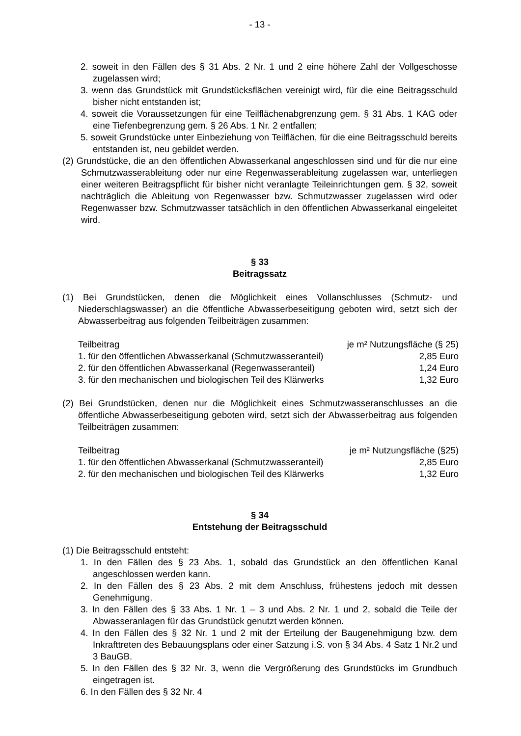- 13 -
2. soweit in den Fällen des § 31 Abs. 2 Nr. 1 und 2 eine höhere Zahl der Vollgeschosse zugelassen wird;
3. wenn das Grundstück mit Grundstücksflächen vereinigt wird, für die eine Beitragsschuld bisher nicht entstanden ist;
4. soweit die Voraussetzungen für eine Teilflächenabgrenzung gem. § 31 Abs. 1 KAG oder eine Tiefenbegrenzung gem. § 26 Abs. 1 Nr. 2 entfallen;
5. soweit Grundstücke unter Einbeziehung von Teilflächen, für die eine Beitragsschuld bereits entstanden ist, neu gebildet werden.
(2) Grundstücke, die an den öffentlichen Abwasserkanal angeschlossen sind und für die nur eine Schmutzwasserableitung oder nur eine Regenwasserableitung zugelassen war, unterliegen einer weiteren Beitragspflicht für bisher nicht veranlagte Teileinrichtungen gem. § 32, soweit nachträglich die Ableitung von Regenwasser bzw. Schmutzwasser zugelassen wird oder Regenwasser bzw. Schmutzwasser tatsächlich in den öffentlichen Abwasserkanal eingeleitet wird.
§ 33
Beitragssatz
(1) Bei Grundstücken, denen die Möglichkeit eines Vollanschlusses (Schmutz- und Niederschlagswasser) an die öffentliche Abwasserbeseitigung geboten wird, setzt sich der Abwasserbeitrag aus folgenden Teilbeiträgen zusammen:
| Teilbeitrag | je m² Nutzungsfläche (§ 25) |
| 1. für den öffentlichen Abwasserkanal (Schmutzwasseranteil) | 2,85 Euro |
| 2. für den öffentlichen Abwasserkanal (Regenwasseranteil) | 1,24 Euro |
| 3. für den mechanischen und biologischen Teil des Klärwerks | 1,32 Euro |
(2) Bei Grundstücken, denen nur die Möglichkeit eines Schmutzwasseranschlusses an die öffentliche Abwasserbeseitigung geboten wird, setzt sich der Abwasserbeitrag aus folgenden Teilbeiträgen zusammen:
| Teilbeitrag | je m² Nutzungsfläche (§25) |
| 1. für den öffentlichen Abwasserkanal (Schmutzwasseranteil) | 2,85 Euro |
| 2. für den mechanischen und biologischen Teil des Klärwerks | 1,32 Euro |
§ 34
Entstehung der Beitragsschuld
(1) Die Beitragsschuld entsteht:
1. In den Fällen des § 23 Abs. 1, sobald das Grundstück an den öffentlichen Kanal angeschlossen werden kann.
2. In den Fällen des § 23 Abs. 2 mit dem Anschluss, frühestens jedoch mit dessen Genehmigung.
3. In den Fällen des § 33 Abs. 1 Nr. 1 – 3 und Abs. 2 Nr. 1 und 2, sobald die Teile der Abwasseranlagen für das Grundstück genutzt werden können.
4. In den Fällen des § 32 Nr. 1 und 2 mit der Erteilung der Baugenehmigung bzw. dem Inkrafttreten des Bebauungsplans oder einer Satzung i.S. von § 34 Abs. 4 Satz 1 Nr.2 und 3 BauGB.
5. In den Fällen des § 32 Nr. 3, wenn die Vergrößerung des Grundstücks im Grundbuch eingetragen ist.
6. In den Fällen des § 32 Nr. 4